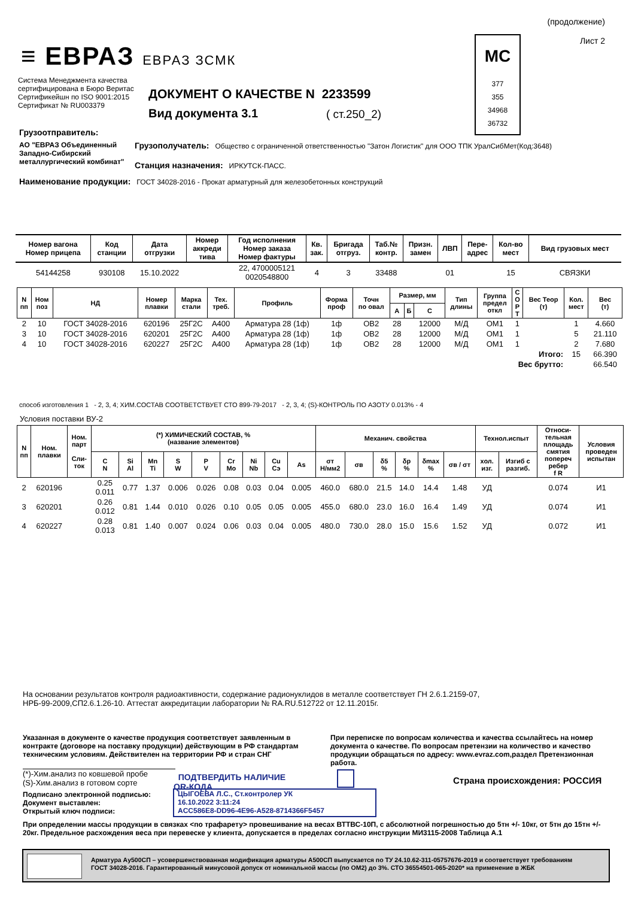(продолжение)
Лист 2
≡ ЕВРАЗ ЕВРАЗ ЗСМК
Система Менеджмента качества
сертифицирована в Бюро Веритас
Сертификейшн по ISO 9001:2015
Сертификат № RU003379
ДОКУМЕНТ О КАЧЕСТВЕ N 2233599
Вид документа 3.1 ( ст.250_2)
МС
377
355
34968
36732
Грузоотправитель:
АО "ЕВРАЗ Объединенный
Западно-Сибирский
металлургический комбинат"
Грузополучатель: Общество с ограниченной ответственностью "Затон Логистик" для ООО ТПК УралСибМет(Код:3648)
Станция назначения: ИРКУТСК-ПАСС.
Наименование продукции: ГОСТ 34028-2016 - Прокат арматурный для железобетонных конструкций
| Номер вагона Номер прицепа | Код станции | Дата отгрузки | Номер аккреди тива | Год исполнения Номер заказа Номер фактуры | Кв. зак. | Бригада отгруз. | Таб.№ контр. | Призн. замен | ЛВП | Пере- адрес | Кол-во мест | Вид грузовых мест |
| --- | --- | --- | --- | --- | --- | --- | --- | --- | --- | --- | --- | --- |
| 54144258 | 930108 | 15.10.2022 | | 22, 4700005121 0020548800 | 4 | 3 | 33488 | | 01 | | 15 | СВЯЗКИ |
| N пп | Ном поз | НД | Номер плавки | Марка стали | Тех. треб. | Профиль | Форма проф | Точн по овал | Размер, мм | | | Тип длины | Группа предел откл | С О Р Т | Вес Теор (т) | Кол. мест | Вес (т) |
| --- | --- | --- | --- | --- | --- | --- | --- | --- | --- | --- | --- | --- | --- | --- | --- | --- | --- |
| | | | | | | | | | А | Б | С | | | | | | |
| 2 | 10 | ГОСТ 34028-2016 | 620196 | 25Г2С | А400 | Арматура 28 (1ф) | 1ф | ОВ2 | 28 | | 12000 | М/Д | ОМ1 | 1 | | 1 | 4.660 |
| 3 | 10 | ГОСТ 34028-2016 | 620201 | 25Г2С | А400 | Арматура 28 (1ф) | 1ф | ОВ2 | 28 | | 12000 | М/Д | ОМ1 | 1 | | 5 | 21.110 |
| 4 | 10 | ГОСТ 34028-2016 | 620227 | 25Г2С | А400 | Арматура 28 (1ф) | 1ф | ОВ2 | 28 | | 12000 | М/Д | ОМ1 | 1 | | 2 | 7.680 |
| Итого: | | | | | | | | | | | | | | | | 15 | 66.390 |
| Вес брутто: | | | | | | | | | | | | | | | | | 66.540 |
способ изготовления 1 - 2, 3, 4; ХИМ.СОСТАВ СООТВЕТСТВУЕТ СТО 899-79-2017 - 2, 3, 4; (S)-КОНТРОЛЬ ПО АЗОТУ 0.013% - 4
Условия поставки ВУ-2
| N пп | Ном. плавки | Ном. парт Сли- ток | (*) ХИМИЧЕСКИЙ СОСТАВ, % (название элементов) | | | | | | | | | Механич. свойства | | | | | | Технол.испыт | | Относи- тельная площадь смятия попереч ребер f R | Условия проведен испытан |
| --- | --- | --- | --- | --- | --- | --- | --- | --- | --- | --- | --- | --- | --- | --- | --- | --- | --- | --- | --- | --- | --- |
| | | | C N | Si Al | Mn Ti | S W | P V | Cr Mo | Ni Nb | Cu Cэ | As | σт Н/мм2 | σв | δ5 % | δp % | δmax % | σв / σт | хол. изг. | Изгиб с разгиб. | | |
| 2 | 620196 | | 0.25 0.011 | 0.77 | 1.37 | 0.006 | 0.026 | 0.08 | 0.03 | 0.04 | 0.005 | 460.0 | 680.0 | 21.5 | 14.0 | 14.4 | 1.48 | УД | | 0.074 | И1 |
| 3 | 620201 | | 0.26 0.012 | 0.81 | 1.44 | 0.010 | 0.026 | 0.10 | 0.05 | 0.05 | 0.005 | 455.0 | 680.0 | 23.0 | 16.0 | 16.4 | 1.49 | УД | | 0.074 | И1 |
| 4 | 620227 | | 0.28 0.013 | 0.81 | 1.40 | 0.007 | 0.024 | 0.06 | 0.03 | 0.04 | 0.005 | 480.0 | 730.0 | 28.0 | 15.0 | 15.6 | 1.52 | УД | | 0.072 | И1 |
На основании результатов контроля радиоактивности, содержание радионуклидов в металле соответствует ГН 2.6.1.2159-07,
НРБ-99-2009,СП2.6.1.26-10. Аттестат аккредитации лаборатории № RA.RU.512722 от 12.11.2015г.
Указанная в документе о качестве продукция соответствует заявленным в контракте (договоре на поставку продукции) действующим в РФ стандартам техническим условиям. Действителен на территории РФ и стран СНГ
При переписке по вопросам количества и качества ссылайтесь на номер документа о качестве. По вопросам претензии на количество и качество продукции обращаться по адресу: www.evraz.com,раздел Претензионная работа.
(*)-Хим.анализ по ковшевой пробе
(S)-Хим.анализ в готовом сорте
ПОДТВЕРДИТЬ НАЛИЧИЕ
QR-КОДА
Страна происхождения: РОССИЯ
Подписано электронной подписью:
Документ выставлен:
Открытый ключ подписи:
ЦЫГОЕВА Л.С., Ст.контролер УК
16.10.2022 3:11:24
ACC586E8-DD96-4E96-A528-8714366F5457
При определении массы продукции в связках <по трафарету> провешивание на весах ВТТВС-10П, с абсолютной погрешностью до 5тн +/- 10кг, от 5тн до 15тн +/- 20кг. Предельное расхождения веса при перевеске у клиента, допускается в пределах согласно инструкции МИ3115-2008 Таблица А.1
Арматура Ау500СП – усовершенствованная модификация арматуры А500СП выпускается по ТУ 24.10.62-311-05757676-2019 и соответствует требованиям
ГОСТ 34028-2016. Гарантированный минусовой допуск от номинальной массы (по ОМ2) до 3%. СТО 36554501-065-2020* на применение в ЖБК